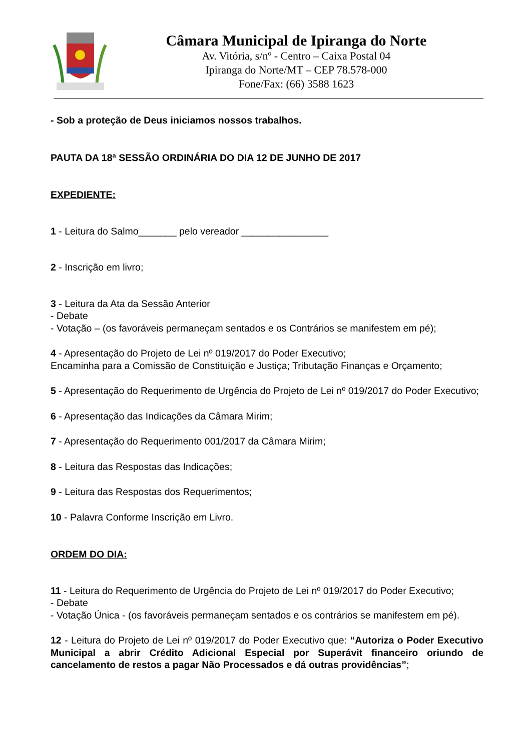Câmara Municipal de Ipiranga do Norte
Av. Vitória, s/nº - Centro – Caixa Postal 04
Ipiranga do Norte/MT – CEP 78.578-000
Fone/Fax: (66) 3588 1623
- Sob a proteção de Deus iniciamos nossos trabalhos.
PAUTA DA 18ª SESSÃO ORDINÁRIA DO DIA 12 DE JUNHO DE 2017
EXPEDIENTE:
1 - Leitura do Salmo_______ pelo vereador ________________
2 - Inscrição em livro;
3 - Leitura da Ata da Sessão Anterior
- Debate
- Votação – (os favoráveis permaneçam sentados e os Contrários se manifestem em pé);
4 - Apresentação do Projeto de Lei nº 019/2017 do Poder Executivo;
Encaminha para a Comissão de Constituição e Justiça; Tributação Finanças e Orçamento;
5 - Apresentação do Requerimento de Urgência do Projeto de Lei nº 019/2017 do Poder Executivo;
6 - Apresentação das Indicações da Câmara Mirim;
7 - Apresentação do Requerimento 001/2017 da Câmara Mirim;
8 - Leitura das Respostas das Indicações;
9 - Leitura das Respostas dos Requerimentos;
10 - Palavra Conforme Inscrição em Livro.
ORDEM DO DIA:
11 - Leitura do Requerimento de Urgência do Projeto de Lei nº 019/2017 do Poder Executivo;
- Debate
- Votação Única - (os favoráveis permaneçam sentados e os contrários se manifestem em pé).
12 - Leitura do Projeto de Lei nº 019/2017 do Poder Executivo que: “Autoriza o Poder Executivo Municipal a abrir Crédito Adicional Especial por Superávit financeiro oriundo de cancelamento de restos a pagar Não Processados e dá outras providências”;